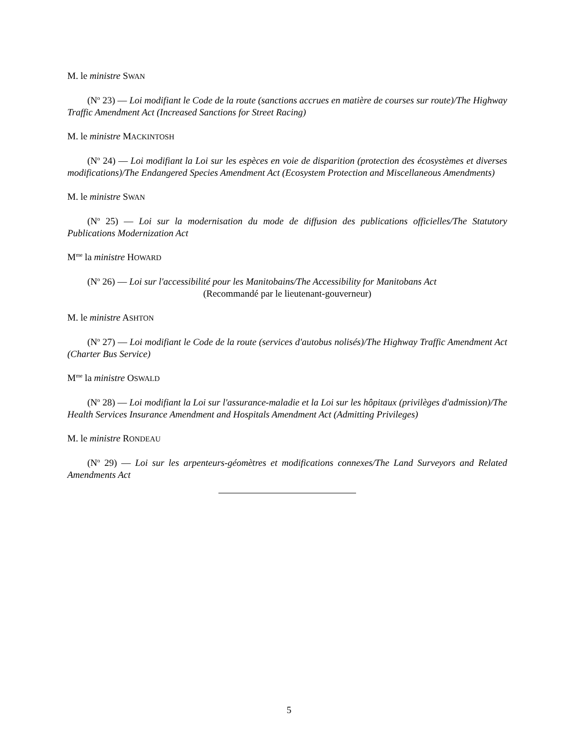M. le ministre SWAN
(N<sup>o</sup> 23) — Loi modifiant le Code de la route (sanctions accrues en matière de courses sur route)/The Highway Traffic Amendment Act (Increased Sanctions for Street Racing)
M. le ministre MACKINTOSH
(N<sup>o</sup> 24) — Loi modifiant la Loi sur les espèces en voie de disparition (protection des écosystèmes et diverses modifications)/The Endangered Species Amendment Act (Ecosystem Protection and Miscellaneous Amendments)
M. le ministre SWAN
(N<sup>o</sup> 25) — Loi sur la modernisation du mode de diffusion des publications officielles/The Statutory Publications Modernization Act
M<sup>me</sup> la ministre HOWARD
(N<sup>o</sup> 26) — Loi sur l'accessibilité pour les Manitobains/The Accessibility for Manitobans Act
(Recommandé par le lieutenant-gouverneur)
M. le ministre ASHTON
(N<sup>o</sup> 27) — Loi modifiant le Code de la route (services d'autobus nolisés)/The Highway Traffic Amendment Act (Charter Bus Service)
M<sup>me</sup> la ministre OSWALD
(N<sup>o</sup> 28) — Loi modifiant la Loi sur l'assurance-maladie et la Loi sur les hôpitaux (privilèges d'admission)/The Health Services Insurance Amendment and Hospitals Amendment Act (Admitting Privileges)
M. le ministre RONDEAU
(N<sup>o</sup> 29) — Loi sur les arpenteurs-géomètres et modifications connexes/The Land Surveyors and Related Amendments Act
5